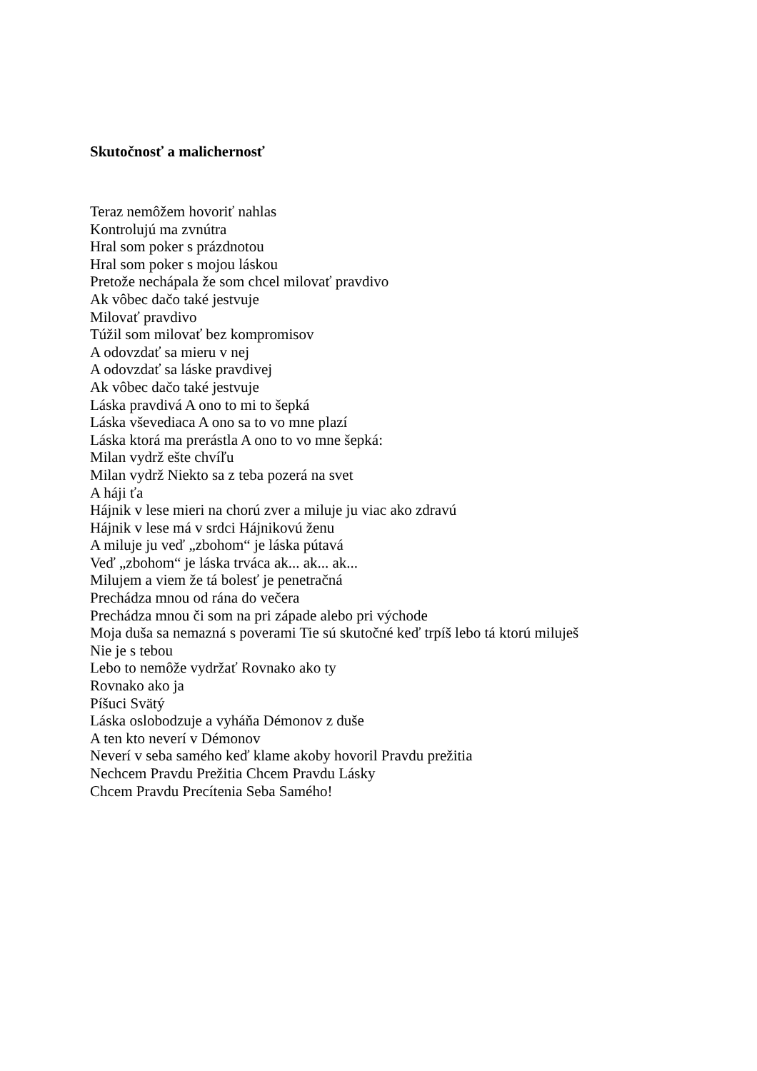Skutočnosť a malichernosť
Teraz nemôžem hovoriť nahlas
Kontrolujú ma zvnútra
Hral som poker s prázdnotou
Hral som poker s mojou láskou
Pretože nechápala že som chcel milovať pravdivo
Ak vôbec dačo také jestvuje
Milovať pravdivo
Túžil som milovať bez kompromisov
A odovzdať sa mieru v nej
A odovzdať sa láske pravdivej
Ak vôbec dačo také jestvuje
Láska pravdivá A ono to mi to šepká
Láska vševediaca A ono sa to vo mne plazí
Láska ktorá ma prerástla A ono to vo mne šepká:
Milan vydrž ešte chvíľu
Milan vydrž Niekto sa z teba pozerá na svet
A háji ťa
Hájnik v lese mieri na chorú zver a miluje ju viac ako zdravú
Hájnik v lese má v srdci Hájnikovú ženu
A miluje ju veď „zbohom“ je láska pútavá
Veď „zbohom“ je láska trváca ak... ak... ak...
Milujem a viem že tá bolesť je penetračná
Prechádza mnou od rána do večera
Prechádza mnou či som na pri západe alebo pri východe
Moja duša sa nemazná s poverami Tie sú skutočné keď trpíš lebo tá ktorú miluješ
Nie je s tebou
Lebo to nemôže vydržať Rovnako ako ty
Rovnako ako ja
Píšuci Svätý
Láska oslobodzuje a vyháňa Démonov z duše
A ten kto neverí v Démonov
Neverí v seba samého keď klame akoby hovoril Pravdu prežitia
Nechcem Pravdu Prežitia Chcem Pravdu Lásky
Chcem Pravdu Precítenia Seba Samého!